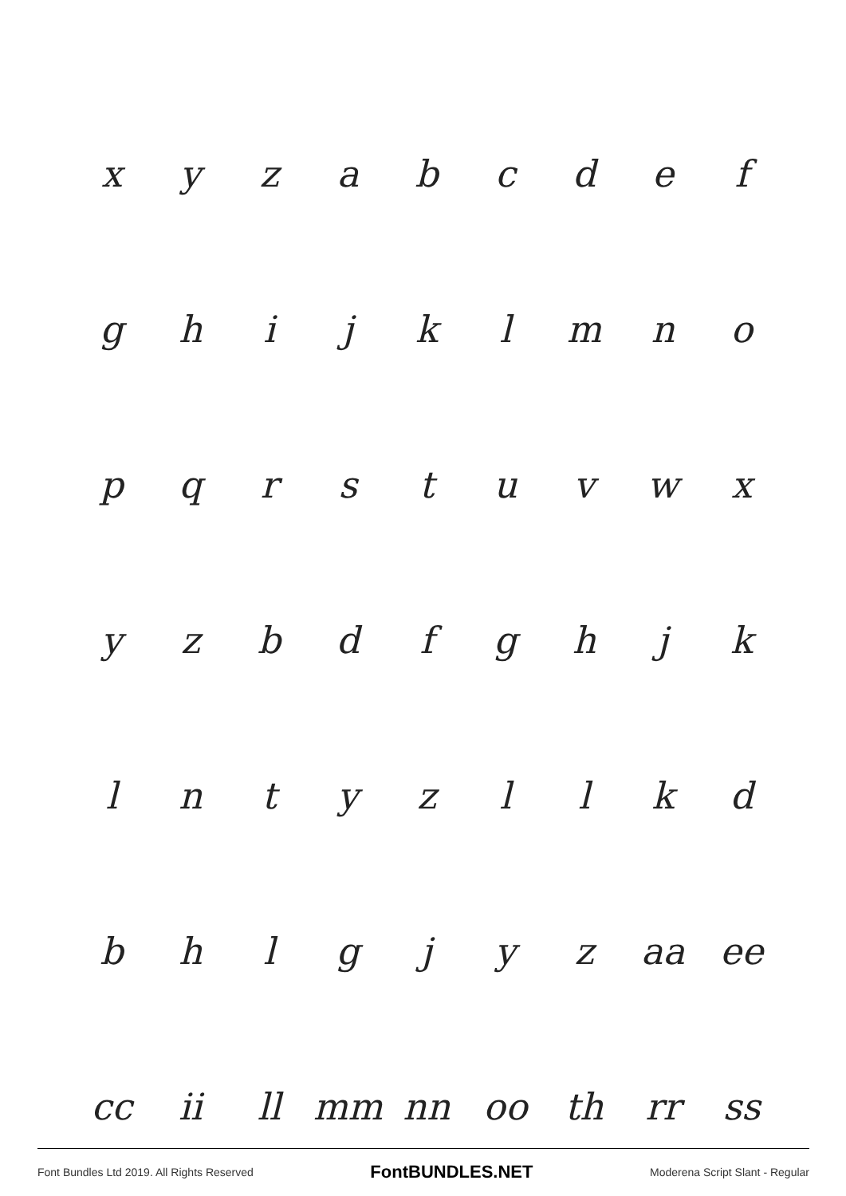xyzabcdef
ghijklmno
pqrstuvwx
yzbdfghjk
lntyzllkd
bhlgjyz aa ee
cc ii ll mm nn oo th rr ss
Font Bundles Ltd 2019. All Rights Reserved FontBUNDLES.NET Moderena Script Slant - Regular